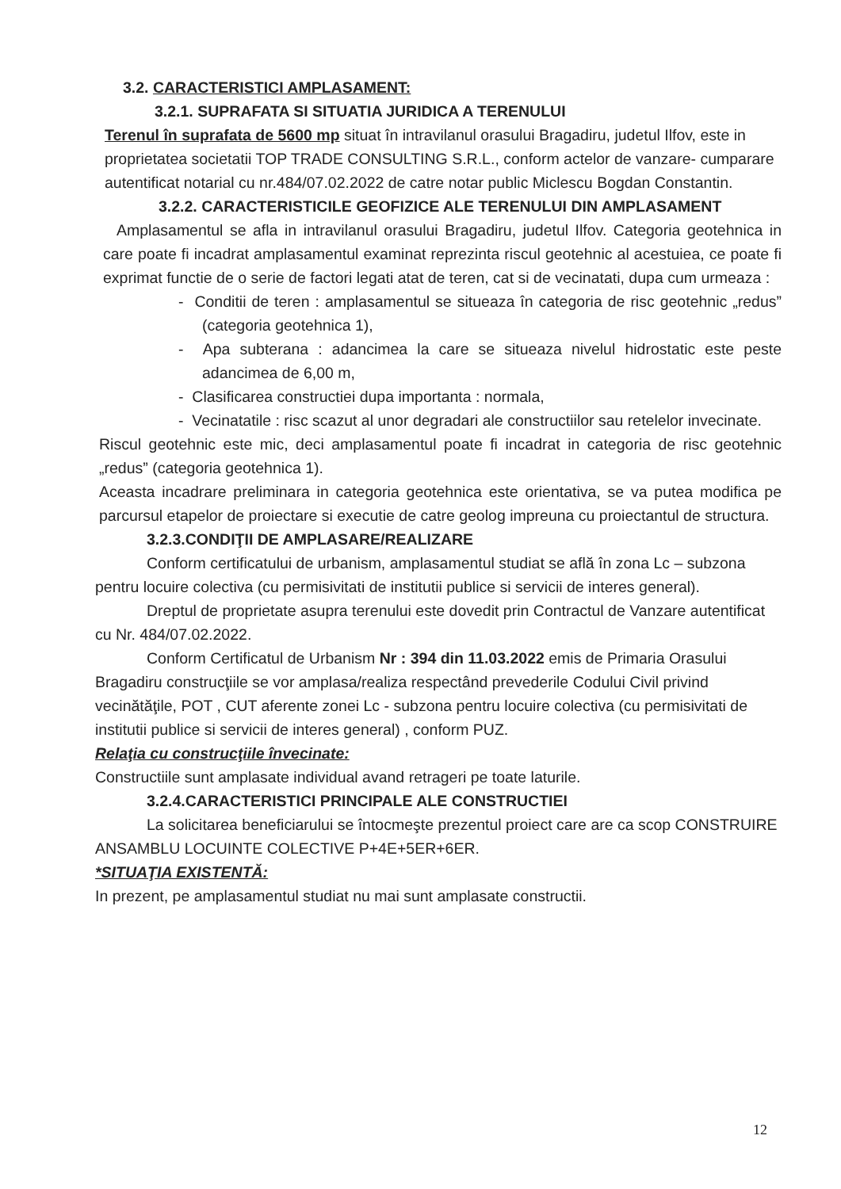3.2. CARACTERISTICI AMPLASAMENT:
3.2.1. SUPRAFATA SI SITUATIA JURIDICA A TERENULUI
Terenul în suprafata de 5600 mp situat în intravilanul orasului Bragadiru, judetul Ilfov, este in proprietatea societatii TOP TRADE CONSULTING S.R.L., conform actelor de vanzare- cumparare autentificat notarial cu nr.484/07.02.2022 de catre notar public Miclescu Bogdan Constantin.
3.2.2. CARACTERISTICILE GEOFIZICE ALE TERENULUI DIN AMPLASAMENT
Amplasamentul se afla in intravilanul orasului Bragadiru, judetul Ilfov. Categoria geotehnica in care poate fi incadrat amplasamentul examinat reprezinta riscul geotehnic al acestuiea, ce poate fi exprimat functie de o serie de factori legati atat de teren, cat si de vecinatati, dupa cum urmeaza :
- Conditii de teren : amplasamentul se situeaza în categoria de risc geotehnic „redus” (categoria geotehnica 1),
- Apa subterana : adancimea la care se situeaza nivelul hidrostatic este peste adancimea de 6,00 m,
- Clasificarea constructiei dupa importanta : normala,
- Vecinatatile : risc scazut al unor degradari ale constructiilor sau retelelor invecinate.
Riscul geotehnic este mic, deci amplasamentul poate fi incadrat in categoria de risc geotehnic „redus” (categoria geotehnica 1).
Aceasta incadrare preliminara in categoria geotehnica este orientativa, se va putea modifica pe parcursul etapelor de proiectare si executie de catre geolog impreuna cu proiectantul de structura.
3.2.3.CONDIŢII DE AMPLASARE/REALIZARE
Conform certificatului de urbanism, amplasamentul studiat se află în zona Lc – subzona pentru locuire colectiva (cu permisivitati de institutii publice si servicii de interes general).
Dreptul de proprietate asupra terenului este dovedit prin Contractul de Vanzare autentificat cu Nr. 484/07.02.2022.
Conform Certificatul de Urbanism Nr : 394 din 11.03.2022 emis de Primaria Orasului Bragadiru construcţiile se vor amplasa/realiza respectând prevederile Codului Civil privind vecinătăţile, POT , CUT aferente zonei Lc - subzona pentru locuire colectiva (cu permisivitati de institutii publice si servicii de interes general) , conform PUZ.
Relaţia cu construcţiile învecinate:
Constructiile sunt amplasate individual avand retrageri pe toate laturile.
3.2.4.CARACTERISTICI PRINCIPALE ALE CONSTRUCTIEI
La solicitarea beneficiarului se întocmeşte prezentul proiect care are ca scop CONSTRUIRE ANSAMBLU LOCUINTE COLECTIVE P+4E+5ER+6ER.
*SITUAŢIA EXISTENTĂ:
In prezent, pe amplasamentul studiat nu mai sunt amplasate constructii.
12